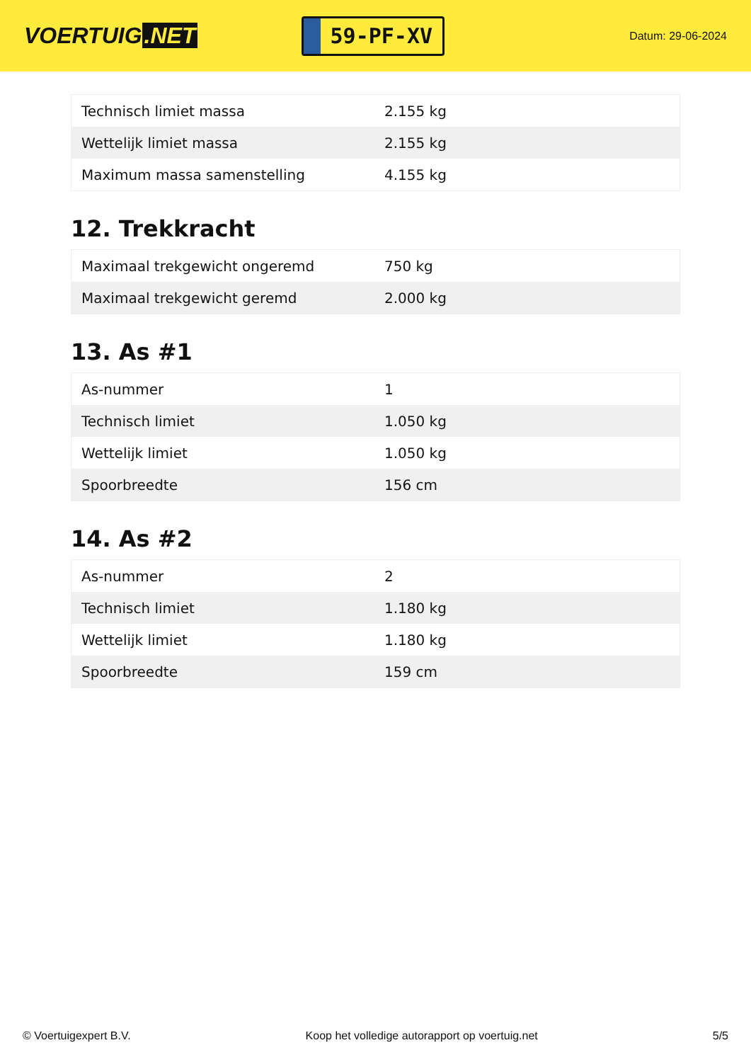VOERTUIG.NET
59-PF-XV
Datum: 29-06-2024
| Technisch limiet massa | 2.155 kg |
| Wettelijk limiet massa | 2.155 kg |
| Maximum massa samenstelling | 4.155 kg |
12. Trekkracht
| Maximaal trekgewicht ongeremd | 750 kg |
| Maximaal trekgewicht geremd | 2.000 kg |
13. As #1
| As-nummer | 1 |
| Technisch limiet | 1.050 kg |
| Wettelijk limiet | 1.050 kg |
| Spoorbreedte | 156 cm |
14. As #2
| As-nummer | 2 |
| Technisch limiet | 1.180 kg |
| Wettelijk limiet | 1.180 kg |
| Spoorbreedte | 159 cm |
© Voertuigexpert B.V. Koop het volledige autorapport op voertuig.net 5/5